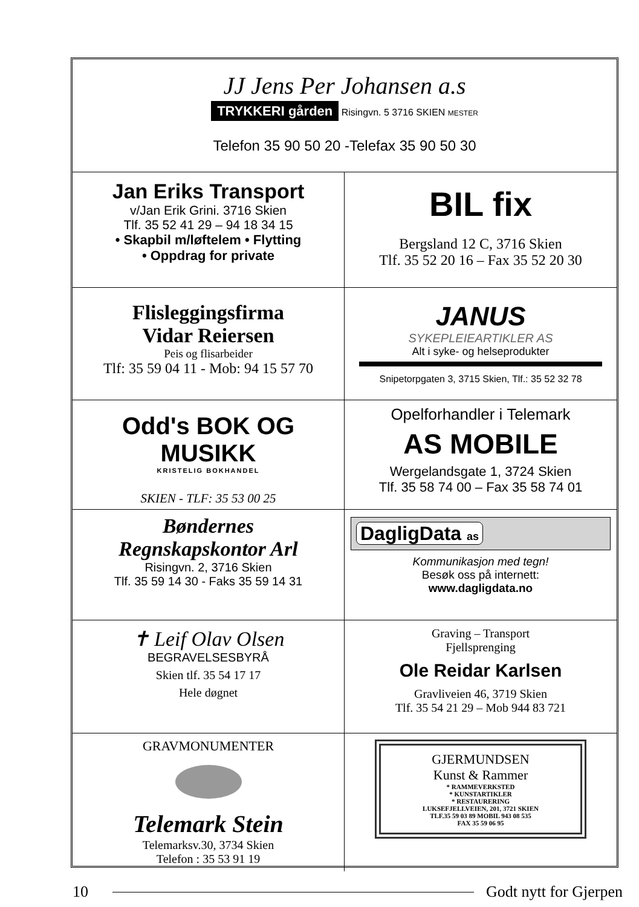JJ Jens Per Johansen a.s
TRYKKERI gården Risingvn. 5 3716 SKIEN MESTER
Telefon 35 90 50 20 -Telefax 35 90 50 30
Jan Eriks Transport
v/Jan Erik Grini. 3716 Skien
Tlf. 35 52 41 29 – 94 18 34 15
• Skapbil m/løftelem • Flytting
• Oppdrag for private
BIL fix
Bergsland 12 C, 3716 Skien
Tlf. 35 52 20 16 – Fax 35 52 20 30
Flisleggingsfirma
Vidar Reiersen
Peis og flisarbeider
Tlf: 35 59 04 11 - Mob: 94 15 57 70
JANUS
SYKEPLEIEARTIKLER AS
Alt i syke- og helseprodukter
Snipetorpgaten 3, 3715 Skien, Tlf.: 35 52 32 78
Odd's BOK OG MUSIKK
KRISTELIG BOKHANDEL
SKIEN - TLF: 35 53 00 25
Opelforhandler i Telemark
AS MOBILE
Wergelandsgate 1, 3724 Skien
Tlf. 35 58 74 00 – Fax 35 58 74 01
Bøndernes
Regnskapskontor Arl
Risingvn. 2, 3716 Skien
Tlf. 35 59 14 30 - Faks 35 59 14 31
DagligData as
Kommunikasjon med tegn!
Besøk oss på internett:
www.dagligdata.no
✝ Leif Olav Olsen
BEGRAVELSESBYRÅ
Skien tlf. 35 54 17 17
Hele døgnet
Graving – Transport
Fjellsprenging
Ole Reidar Karlsen
Gravliveien 46, 3719 Skien
Tlf. 35 54 21 29 – Mob 944 83 721
GRAVMONUMENTER
Telemark Stein
Telemarksv.30, 3734 Skien
Telefon : 35 53 91 19
GJERMUNDSEN
Kunst & Rammer
* RAMMEVERKSTED
* KUNSTARTIKLER
* RESTAURERING
LUKSEFJELLVEIEN, 201, 3721 SKIEN
TLF.35 59 03 89 MOBIL 943 08 535
FAX 35 59 06 95
10 Godt nytt for Gjerpen